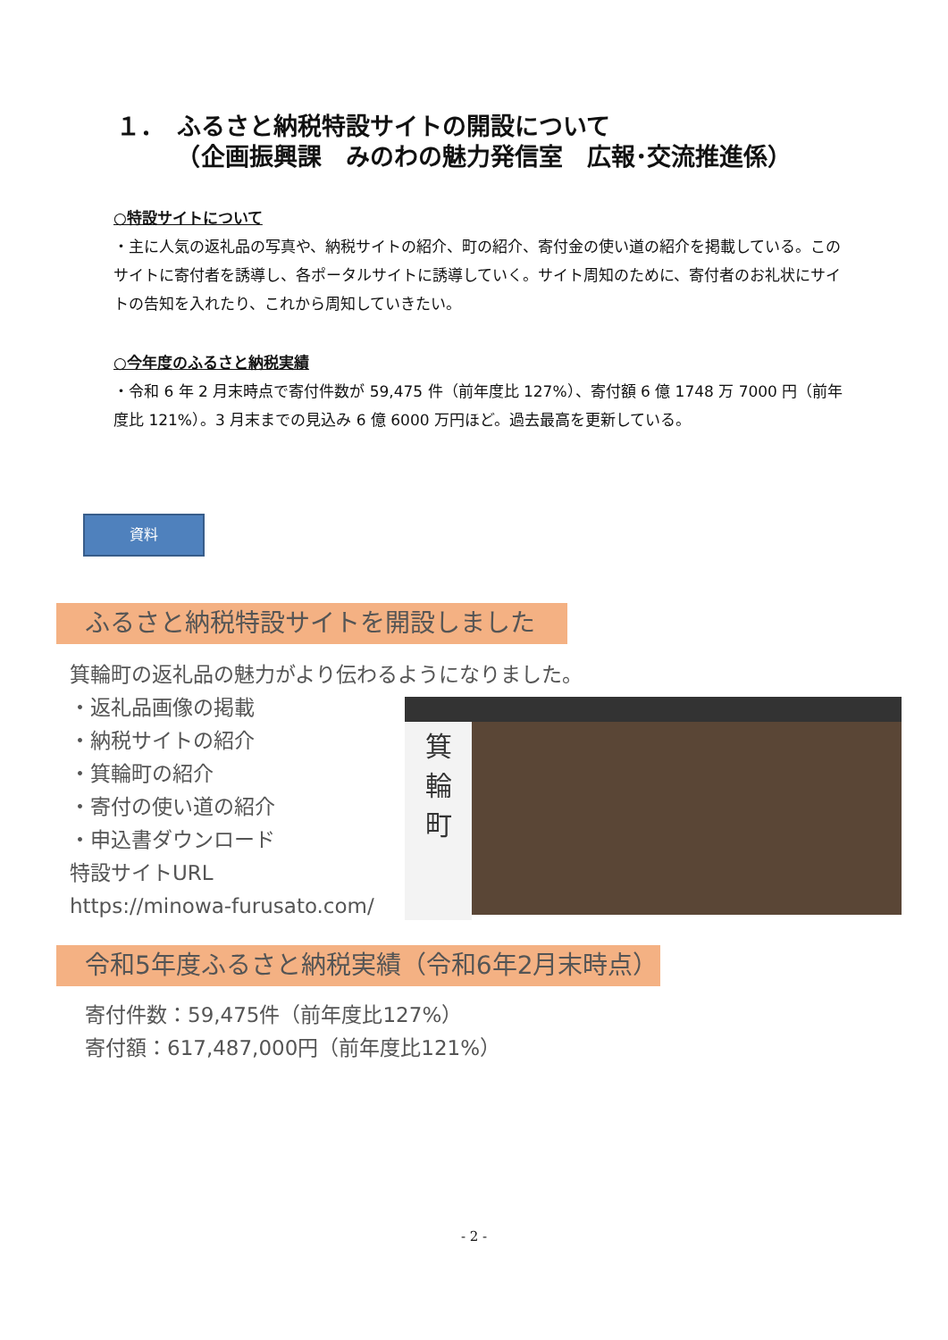１．　ふるさと納税特設サイトの開設について
　　　（企画振興課　みのわの魅力発信室　広報･交流推進係）
○特設サイトについて
・主に人気の返礼品の写真や、納税サイトの紹介、町の紹介、寄付金の使い道の紹介を掲載している。このサイトに寄付者を誘導し、各ポータルサイトに誘導していく。サイト周知のために、寄付者のお礼状にサイトの告知を入れたり、これから周知していきたい。
○今年度のふるさと納税実績
・令和 6 年 2 月末時点で寄付件数が 59,475 件（前年度比 127%）、寄付額 6 億 1748 万 7000 円（前年度比 121%）。3 月末までの見込み 6 億 6000 万円ほど。過去最高を更新している。
資料
ふるさと納税特設サイトを開設しました
箕輪町の返礼品の魅力がより伝わるようになりました。
・返礼品画像の掲載
・納税サイトの紹介
・箕輪町の紹介
・寄付の使い道の紹介
・申込書ダウンロード
特設サイトURL
https://minowa-furusato.com/
箕
輪
町
令和5年度ふるさと納税実績（令和6年2月末時点）
寄付件数：59,475件（前年度比127%）
寄付額：617,487,000円（前年度比121%）
- 2 -